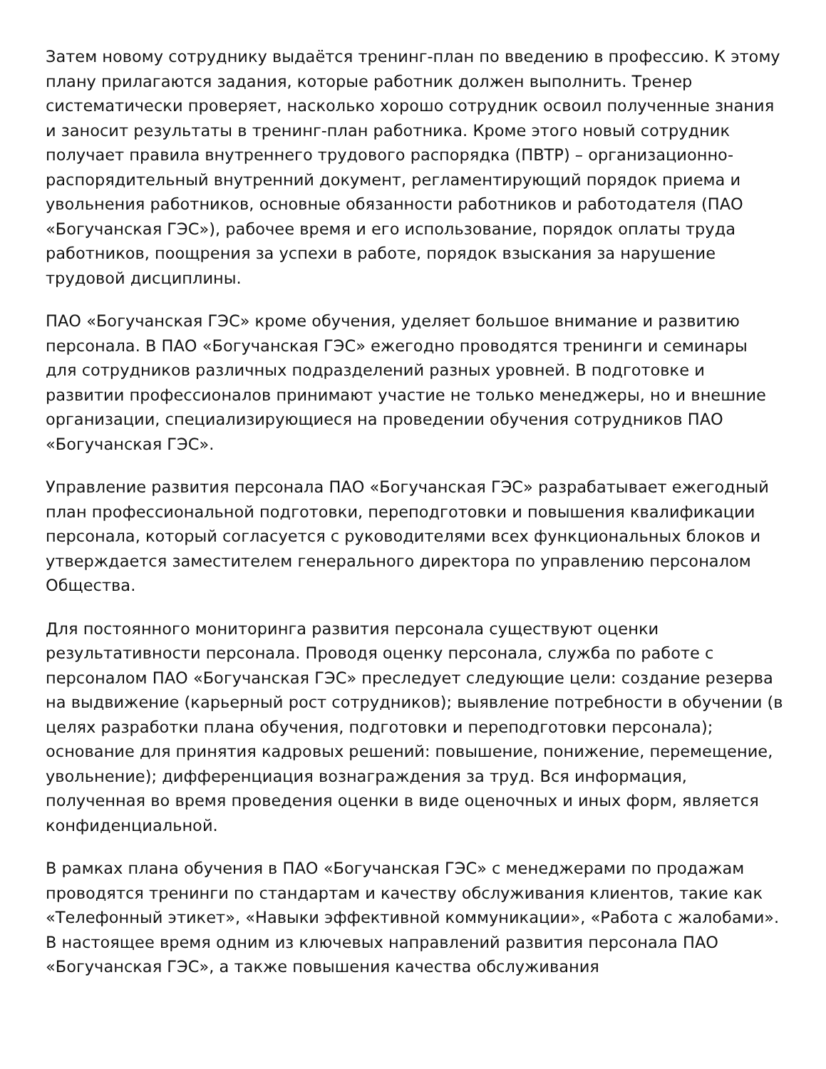Затем новому сотруднику выдаётся тренинг-план по введению в профессию. К этому плану прилагаются задания, которые работник должен выполнить. Тренер систематически проверяет, насколько хорошо сотрудник освоил полученные знания и заносит результаты в тренинг-план работника. Кроме этого новый сотрудник получает правила внутреннего трудового распорядка (ПВТР) – организационно-распорядительный внутренний документ, регламентирующий порядок приема и увольнения работников, основные обязанности работников и работодателя (ПАО «Богучанская ГЭС»), рабочее время и его использование, порядок оплаты труда работников, поощрения за успехи в работе, порядок взыскания за нарушение трудовой дисциплины.
ПАО «Богучанская ГЭС» кроме обучения, уделяет большое внимание и развитию персонала. В ПАО «Богучанская ГЭС» ежегодно проводятся тренинги и семинары для сотрудников различных подразделений разных уровней. В подготовке и развитии профессионалов принимают участие не только менеджеры, но и внешние организации, специализирующиеся на проведении обучения сотрудников ПАО «Богучанская ГЭС».
Управление развития персонала ПАО «Богучанская ГЭС» разрабатывает ежегодный план профессиональной подготовки, переподготовки и повышения квалификации персонала, который согласуется с руководителями всех функциональных блоков и утверждается заместителем генерального директора по управлению персоналом Общества.
Для постоянного мониторинга развития персонала существуют оценки результативности персонала. Проводя оценку персонала, служба по работе с персоналом ПАО «Богучанская ГЭС» преследует следующие цели: создание резерва на выдвижение (карьерный рост сотрудников); выявление потребности в обучении (в целях разработки плана обучения, подготовки и переподготовки персонала); основание для принятия кадровых решений: повышение, понижение, перемещение, увольнение); дифференциация вознаграждения за труд. Вся информация, полученная во время проведения оценки в виде оценочных и иных форм, является конфиденциальной.
В рамках плана обучения в ПАО «Богучанская ГЭС» с менеджерами по продажам проводятся тренинги по стандартам и качеству обслуживания клиентов, такие как «Телефонный этикет», «Навыки эффективной коммуникации», «Работа с жалобами». В настоящее время одним из ключевых направлений развития персонала ПАО «Богучанская ГЭС», а также повышения качества обслуживания